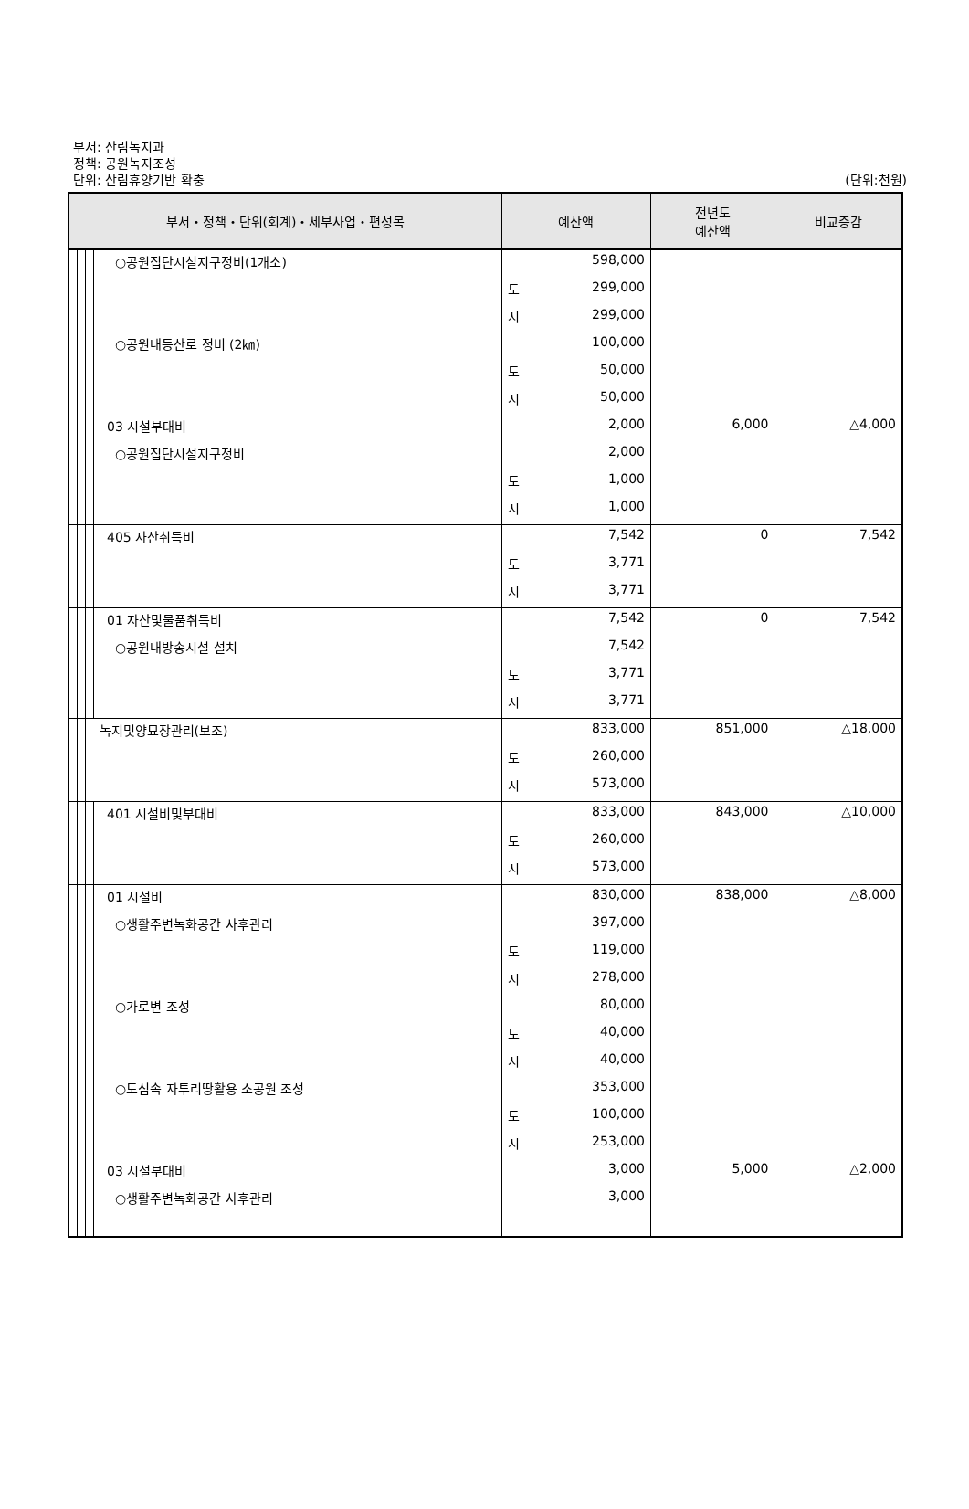부서: 산림녹지과
정책: 공원녹지조성
단위: 산림휴양기반 확충
(단위:천원)
| 부서・정책・단위(회계)・세부사업・편성목 | | | | | 예산액 | 전년도 예산액 | 비교증감 |
| --- | --- | --- | --- | --- | --- | --- | --- |
| | | | | ○공원집단시설지구정비(1개소) | 598,000 | | |
| | | | | | 도 299,000 | | |
| | | | | | 시 299,000 | | |
| | | | | ○공원내등산로 정비 (2㎞) | 100,000 | | |
| | | | | | 도 50,000 | | |
| | | | | | 시 50,000 | | |
| | | | | 03 시설부대비 | 2,000 | 6,000 | △4,000 |
| | | | | ○공원집단시설지구정비 | 2,000 | | |
| | | | | | 도 1,000 | | |
| | | | | | 시 1,000 | | |
| | | | | 405 자산취득비 | 7,542 | 0 | 7,542 |
| | | | | | 도 3,771 | | |
| | | | | | 시 3,771 | | |
| | | | | 01 자산및물품취득비 | 7,542 | 0 | 7,542 |
| | | | | ○공원내방송시설 설치 | 7,542 | | |
| | | | | | 도 3,771 | | |
| | | | | | 시 3,771 | | |
| | | | 녹지및양묘장관리(보조) | | 833,000 | 851,000 | △18,000 |
| | | | | | 도 260,000 | | |
| | | | | | 시 573,000 | | |
| | | | | 401 시설비및부대비 | 833,000 | 843,000 | △10,000 |
| | | | | | 도 260,000 | | |
| | | | | | 시 573,000 | | |
| | | | | 01 시설비 | 830,000 | 838,000 | △8,000 |
| | | | | ○생활주변녹화공간 사후관리 | 397,000 | | |
| | | | | | 도 119,000 | | |
| | | | | | 시 278,000 | | |
| | | | | ○가로변 조성 | 80,000 | | |
| | | | | | 도 40,000 | | |
| | | | | | 시 40,000 | | |
| | | | | ○도심속 자투리땅활용 소공원 조성 | 353,000 | | |
| | | | | | 도 100,000 | | |
| | | | | | 시 253,000 | | |
| | | | | 03 시설부대비 | 3,000 | 5,000 | △2,000 |
| | | | | ○생활주변녹화공간 사후관리 | 3,000 | | |